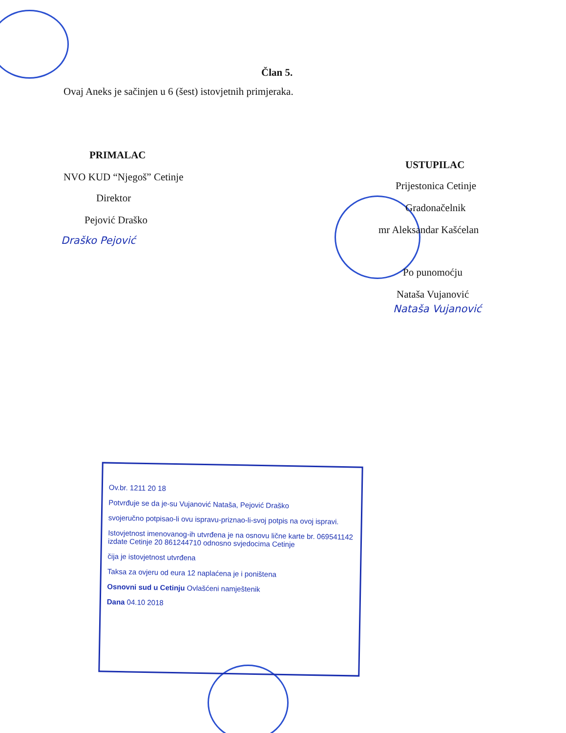Član 5.
Ovaj Aneks je sačinjen u 6 (šest) istovjetnih primjeraka.
PRIMALAC
NVO KUD “Njegoš” Cetinje
Direktor
Pejović Draško
Draško Pejović
USTUPILAC
Prijestonica Cetinje
Gradonačelnik
mr Aleksandar Kašćelan
Po punomoćju
Nataša Vujanović
Nataša Vujanović
Ov.br. 1211 20 18
Potvrđuje se da je-su Vujanović Nataša, Pejović Draško
svojeručno potpisao-li ovu ispravu-priznao-li-svoj potpis na ovoj ispravi.
Istovjetnost imenovanog-ih utvrđena je na osnovu lične karte br. 069541142 izdate Cetinje 20 861244710 odnosno svjedocima Cetinje
čija je istovjetnost utvrđena
Taksa za ovjeru od eura 12 naplaćena je i poništena
Osnovni sud u Cetinju Ovlašćeni namještenik
Dana 04.10 2018